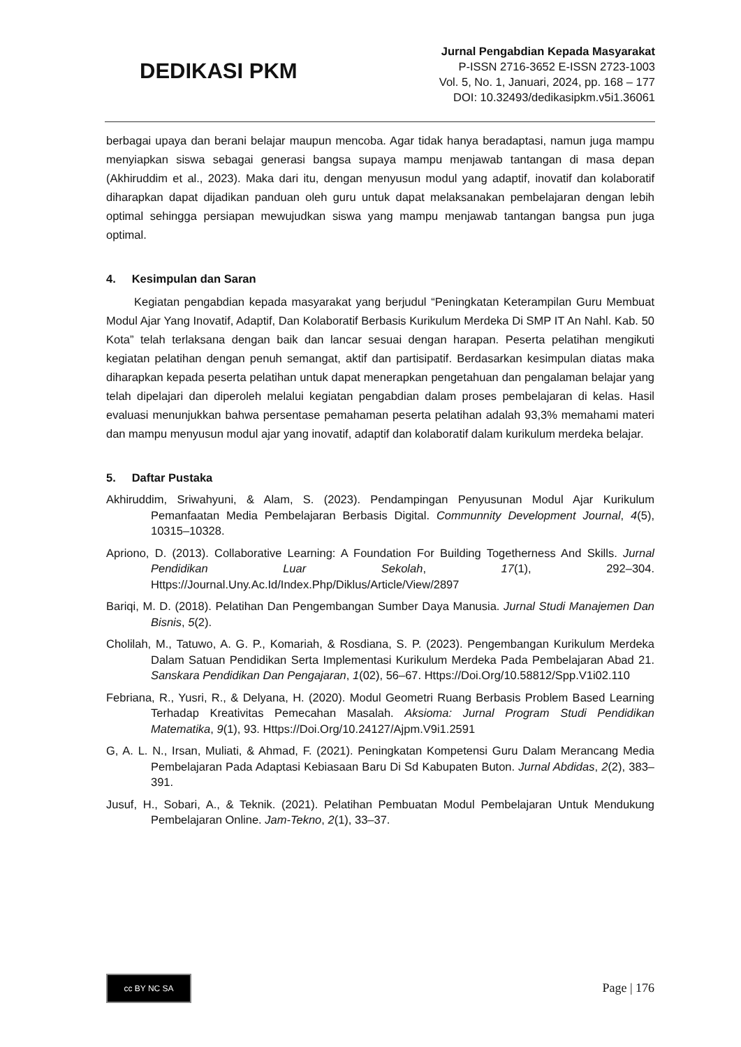DEDIKASI PKM
Jurnal Pengabdian Kepada Masyarakat
P-ISSN 2716-3652 E-ISSN 2723-1003
Vol. 5, No. 1, Januari, 2024, pp. 168 – 177
DOI: 10.32493/dedikasipkm.v5i1.36061
berbagai upaya dan berani belajar maupun mencoba. Agar tidak hanya beradaptasi, namun juga mampu menyiapkan siswa sebagai generasi bangsa supaya mampu menjawab tantangan di masa depan (Akhiruddim et al., 2023). Maka dari itu, dengan menyusun modul yang adaptif, inovatif dan kolaboratif diharapkan dapat dijadikan panduan oleh guru untuk dapat melaksanakan pembelajaran dengan lebih optimal sehingga persiapan mewujudkan siswa yang mampu menjawab tantangan bangsa pun juga optimal.
4. Kesimpulan dan Saran
Kegiatan pengabdian kepada masyarakat yang berjudul “Peningkatan Keterampilan Guru Membuat Modul Ajar Yang Inovatif, Adaptif, Dan Kolaboratif Berbasis Kurikulum Merdeka Di SMP IT An Nahl. Kab. 50 Kota” telah terlaksana dengan baik dan lancar sesuai dengan harapan. Peserta pelatihan mengikuti kegiatan pelatihan dengan penuh semangat, aktif dan partisipatif. Berdasarkan kesimpulan diatas maka diharapkan kepada peserta pelatihan untuk dapat menerapkan pengetahuan dan pengalaman belajar yang telah dipelajari dan diperoleh melalui kegiatan pengabdian dalam proses pembelajaran di kelas. Hasil evaluasi menunjukkan bahwa persentase pemahaman peserta pelatihan adalah 93,3% memahami materi dan mampu menyusun modul ajar yang inovatif, adaptif dan kolaboratif dalam kurikulum merdeka belajar.
5. Daftar Pustaka
Akhiruddim, Sriwahyuni, & Alam, S. (2023). Pendampingan Penyusunan Modul Ajar Kurikulum Pemanfaatan Media Pembelajaran Berbasis Digital. Communnity Development Journal, 4(5), 10315–10328.
Apriono, D. (2013). Collaborative Learning: A Foundation For Building Togetherness And Skills. Jurnal Pendidikan Luar Sekolah, 17(1), 292–304. Https://Journal.Uny.Ac.Id/Index.Php/Diklus/Article/View/2897
Bariqi, M. D. (2018). Pelatihan Dan Pengembangan Sumber Daya Manusia. Jurnal Studi Manajemen Dan Bisnis, 5(2).
Cholilah, M., Tatuwo, A. G. P., Komariah, & Rosdiana, S. P. (2023). Pengembangan Kurikulum Merdeka Dalam Satuan Pendidikan Serta Implementasi Kurikulum Merdeka Pada Pembelajaran Abad 21. Sanskara Pendidikan Dan Pengajaran, 1(02), 56–67. Https://Doi.Org/10.58812/Spp.V1i02.110
Febriana, R., Yusri, R., & Delyana, H. (2020). Modul Geometri Ruang Berbasis Problem Based Learning Terhadap Kreativitas Pemecahan Masalah. Aksioma: Jurnal Program Studi Pendidikan Matematika, 9(1), 93. Https://Doi.Org/10.24127/Ajpm.V9i1.2591
G, A. L. N., Irsan, Muliati, & Ahmad, F. (2021). Peningkatan Kompetensi Guru Dalam Merancang Media Pembelajaran Pada Adaptasi Kebiasaan Baru Di Sd Kabupaten Buton. Jurnal Abdidas, 2(2), 383–391.
Jusuf, H., Sobari, A., & Teknik. (2021). Pelatihan Pembuatan Modul Pembelajaran Untuk Mendukung Pembelajaran Online. Jam-Tekno, 2(1), 33–37.
cc BY NC SA
Page | 176